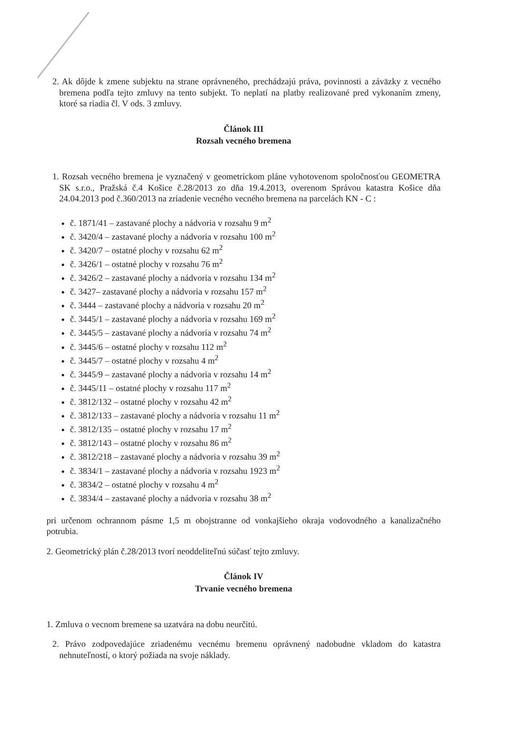2. Ak dôjde k zmene subjektu na strane oprávneného, prechádzajú práva, povinnosti a záväzky z vecného bremena podľa tejto zmluvy na tento subjekt. To neplatí na platby realizované pred vykonaním zmeny, ktoré sa riadia čl. V ods. 3 zmluvy.
Článok III
Rozsah vecného bremena
1. Rozsah vecného bremena je vyznačený v geometrickom pláne vyhotovenom spoločnosťou GEOMETRA SK s.r.o., Pražská č.4 Košice č.28/2013 zo dňa 19.4.2013, overenom Správou katastra Košice dňa 24.04.2013 pod č.360/2013 na zriadenie vecného vecného bremena na parcelách KN - C :
č. 1871/41 – zastavané plochy a nádvoria v rozsahu 9 m<sup>2</sup>
č. 3420/4 – zastavané plochy a nádvoria v rozsahu 100 m<sup>2</sup>
č. 3420/7 – ostatné plochy v rozsahu 62 m<sup>2</sup>
č. 3426/1 – ostatné plochy v rozsahu 76 m<sup>2</sup>
č. 3426/2 – zastavané plochy a nádvoria v rozsahu 134 m<sup>2</sup>
č. 3427– zastavané plochy a nádvoria v rozsahu 157 m<sup>2</sup>
č. 3444 – zastavané plochy a nádvoria v rozsahu 20 m<sup>2</sup>
č. 3445/1 – zastavané plochy a nádvoria v rozsahu 169 m<sup>2</sup>
č. 3445/5 – zastavané plochy a nádvoria v rozsahu 74 m<sup>2</sup>
č. 3445/6 – ostatné plochy v rozsahu 112 m<sup>2</sup>
č. 3445/7 – ostatné plochy v rozsahu 4 m<sup>2</sup>
č. 3445/9 – zastavané plochy a nádvoria v rozsahu 14 m<sup>2</sup>
č. 3445/11 – ostatné plochy v rozsahu 117 m<sup>2</sup>
č. 3812/132 – ostatné plochy v rozsahu 42 m<sup>2</sup>
č. 3812/133 – zastavané plochy a nádvoria v rozsahu 11 m<sup>2</sup>
č. 3812/135 – ostatné plochy v rozsahu 17 m<sup>2</sup>
č. 3812/143 – ostatné plochy v rozsahu 86 m<sup>2</sup>
č. 3812/218 – zastavané plochy a nádvoria v rozsahu 39 m<sup>2</sup>
č. 3834/1 – zastavané plochy a nádvoria v rozsahu 1923 m<sup>2</sup>
č. 3834/2 – ostatné plochy v rozsahu 4 m<sup>2</sup>
č. 3834/4 – zastavané plochy a nádvoria v rozsahu 38 m<sup>2</sup>
pri určenom ochrannom pásme 1,5 m obojstranne od vonkajšieho okraja vodovodného a kanalizačného potrubia.
2. Geometrický plán č.28/2013 tvorí neoddeliteľnú súčasť tejto zmluvy.
Článok IV
Trvanie vecného bremena
1. Zmluva o vecnom bremene sa uzatvára na dobu neurčitú.
2. Právo zodpovedajúce zriadenému vecnému bremenu oprávnený nadobudne vkladom do katastra nehnuteľností, o ktorý požiada na svoje náklady.